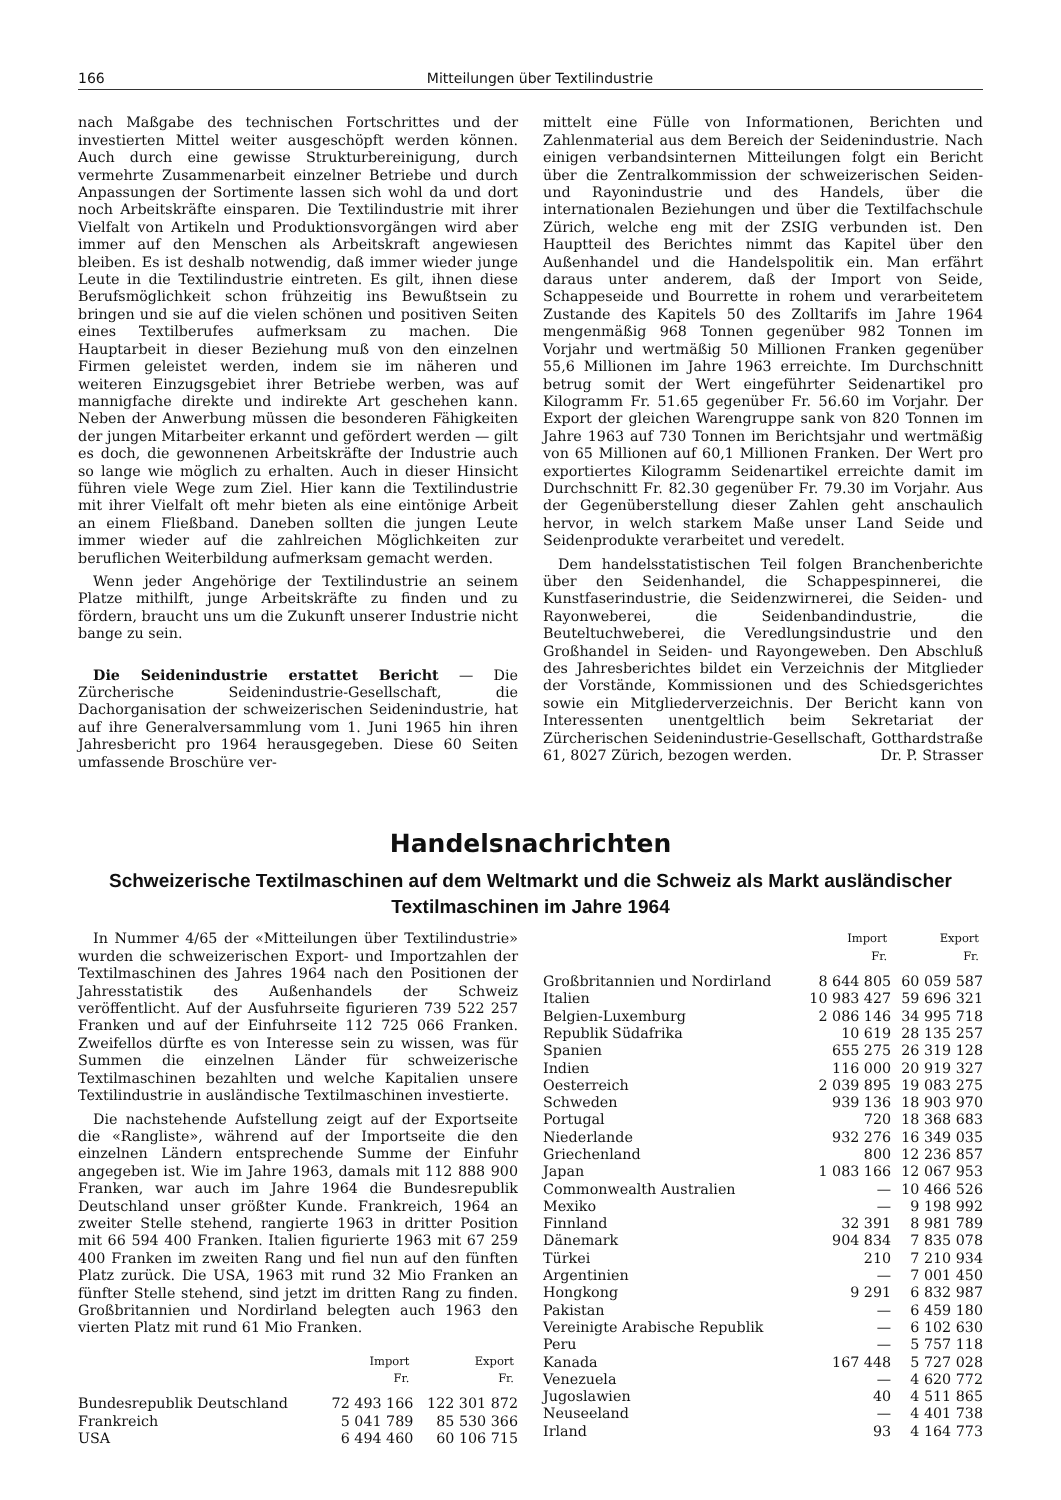166 Mitteilungen über Textilindustrie
nach Maßgabe des technischen Fortschrittes und der investierten Mittel weiter ausgeschöpft werden können. Auch durch eine gewisse Strukturbereinigung, durch vermehrte Zusammenarbeit einzelner Betriebe und durch Anpassungen der Sortimente lassen sich wohl da und dort noch Arbeitskräfte einsparen. Die Textilindustrie mit ihrer Vielfalt von Artikeln und Produktionsvorgängen wird aber immer auf den Menschen als Arbeitskraft angewiesen bleiben. Es ist deshalb notwendig, daß immer wieder junge Leute in die Textilindustrie eintreten. Es gilt, ihnen diese Berufsmöglichkeit schon frühzeitig ins Bewußtsein zu bringen und sie auf die vielen schönen und positiven Seiten eines Textilberufes aufmerksam zu machen. Die Hauptarbeit in dieser Beziehung muß von den einzelnen Firmen geleistet werden, indem sie im näheren und weiteren Einzugsgebiet ihrer Betriebe werben, was auf mannigfache direkte und indirekte Art geschehen kann. Neben der Anwerbung müssen die besonderen Fähigkeiten der jungen Mitarbeiter erkannt und gefördert werden — gilt es doch, die gewonnenen Arbeitskräfte der Industrie auch so lange wie möglich zu erhalten. Auch in dieser Hinsicht führen viele Wege zum Ziel. Hier kann die Textilindustrie mit ihrer Vielfalt oft mehr bieten als eine eintönige Arbeit an einem Fließband. Daneben sollten die jungen Leute immer wieder auf die zahlreichen Möglichkeiten zur beruflichen Weiterbildung aufmerksam gemacht werden.
Wenn jeder Angehörige der Textilindustrie an seinem Platze mithilft, junge Arbeitskräfte zu finden und zu fördern, braucht uns um die Zukunft unserer Industrie nicht bange zu sein.
Die Seidenindustrie erstattet Bericht — Die Zürcherische Seidenindustrie-Gesellschaft, die Dachorganisation der schweizerischen Seidenindustrie, hat auf ihre Generalversammlung vom 1. Juni 1965 hin ihren Jahresbericht pro 1964 herausgegeben. Diese 60 Seiten umfassende Broschüre ver-
mittelt eine Fülle von Informationen, Berichten und Zahlenmaterial aus dem Bereich der Seidenindustrie. Nach einigen verbandsinternen Mitteilungen folgt ein Bericht über die Zentralkommission der schweizerischen Seiden- und Rayonindustrie und des Handels, über die internationalen Beziehungen und über die Textilfachschule Zürich, welche eng mit der ZSIG verbunden ist. Den Hauptteil des Berichtes nimmt das Kapitel über den Außenhandel und die Handelspolitik ein. Man erfährt daraus unter anderem, daß der Import von Seide, Schappeseide und Bourrette in rohem und verarbeitetem Zustande des Kapitels 50 des Zolltarifs im Jahre 1964 mengenmäßig 968 Tonnen gegenüber 982 Tonnen im Vorjahr und wertmäßig 50 Millionen Franken gegenüber 55,6 Millionen im Jahre 1963 erreichte. Im Durchschnitt betrug somit der Wert eingeführter Seidenartikel pro Kilogramm Fr. 51.65 gegenüber Fr. 56.60 im Vorjahr. Der Export der gleichen Warengruppe sank von 820 Tonnen im Jahre 1963 auf 730 Tonnen im Berichtsjahr und wertmäßig von 65 Millionen auf 60,1 Millionen Franken. Der Wert pro exportiertes Kilogramm Seidenartikel erreichte damit im Durchschnitt Fr. 82.30 gegenüber Fr. 79.30 im Vorjahr. Aus der Gegenüberstellung dieser Zahlen geht anschaulich hervor, in welch starkem Maße unser Land Seide und Seidenprodukte verarbeitet und veredelt.
Dem handelsstatistischen Teil folgen Branchenberichte über den Seidenhandel, die Schappespinnerei, die Kunstfaserindustrie, die Seidenzwirnerei, die Seiden- und Rayonweberei, die Seidenbandindustrie, die Beuteltuchweberei, die Veredlungsindustrie und den Großhandel in Seiden- und Rayongeweben. Den Abschluß des Jahresberichtes bildet ein Verzeichnis der Mitglieder der Vorstände, Kommissionen und des Schiedsgerichtes sowie ein Mitgliederverzeichnis. Der Bericht kann von Interessenten unentgeltlich beim Sekretariat der Zürcherischen Seidenindustrie-Gesellschaft, Gotthardstraße 61, 8027 Zürich, bezogen werden. Dr. P. Strasser
Handelsnachrichten
Schweizerische Textilmaschinen auf dem Weltmarkt und die Schweiz als Markt ausländischer Textilmaschinen im Jahre 1964
In Nummer 4/65 der «Mitteilungen über Textilindustrie» wurden die schweizerischen Export- und Importzahlen der Textilmaschinen des Jahres 1964 nach den Positionen der Jahresstatistik des Außenhandels der Schweiz veröffentlicht. Auf der Ausfuhrseite figurieren 739 522 257 Franken und auf der Einfuhrseite 112 725 066 Franken. Zweifellos dürfte es von Interesse sein zu wissen, was für Summen die einzelnen Länder für schweizerische Textilmaschinen bezahlten und welche Kapitalien unsere Textilindustrie in ausländische Textilmaschinen investierte.
Die nachstehende Aufstellung zeigt auf der Exportseite die «Rangliste», während auf der Importseite die den einzelnen Ländern entsprechende Summe der Einfuhr angegeben ist. Wie im Jahre 1963, damals mit 112 888 900 Franken, war auch im Jahre 1964 die Bundesrepublik Deutschland unser größter Kunde. Frankreich, 1964 an zweiter Stelle stehend, rangierte 1963 in dritter Position mit 66 594 400 Franken. Italien figurierte 1963 mit 67 259 400 Franken im zweiten Rang und fiel nun auf den fünften Platz zurück. Die USA, 1963 mit rund 32 Mio Franken an fünfter Stelle stehend, sind jetzt im dritten Rang zu finden. Großbritannien und Nordirland belegten auch 1963 den vierten Platz mit rund 61 Mio Franken.
| | Import Fr. | Export Fr. |
| --- | --- | --- |
| Bundesrepublik Deutschland | 72 493 166 | 122 301 872 |
| Frankreich | 5 041 789 | 85 530 366 |
| USA | 6 494 460 | 60 106 715 |
| | Import Fr. | Export Fr. |
| --- | --- | --- |
| Großbritannien und Nordirland | 8 644 805 | 60 059 587 |
| Italien | 10 983 427 | 59 696 321 |
| Belgien-Luxemburg | 2 086 146 | 34 995 718 |
| Republik Südafrika | 10 619 | 28 135 257 |
| Spanien | 655 275 | 26 319 128 |
| Indien | 116 000 | 20 919 327 |
| Oesterreich | 2 039 895 | 19 083 275 |
| Schweden | 939 136 | 18 903 970 |
| Portugal | 720 | 18 368 683 |
| Niederlande | 932 276 | 16 349 035 |
| Griechenland | 800 | 12 236 857 |
| Japan | 1 083 166 | 12 067 953 |
| Commonwealth Australien | — | 10 466 526 |
| Mexiko | — | 9 198 992 |
| Finnland | 32 391 | 8 981 789 |
| Dänemark | 904 834 | 7 835 078 |
| Türkei | 210 | 7 210 934 |
| Argentinien | — | 7 001 450 |
| Hongkong | 9 291 | 6 832 987 |
| Pakistan | — | 6 459 180 |
| Vereinigte Arabische Republik | — | 6 102 630 |
| Peru | — | 5 757 118 |
| Kanada | 167 448 | 5 727 028 |
| Venezuela | — | 4 620 772 |
| Jugoslawien | 40 | 4 511 865 |
| Neuseeland | — | 4 401 738 |
| Irland | 93 | 4 164 773 |